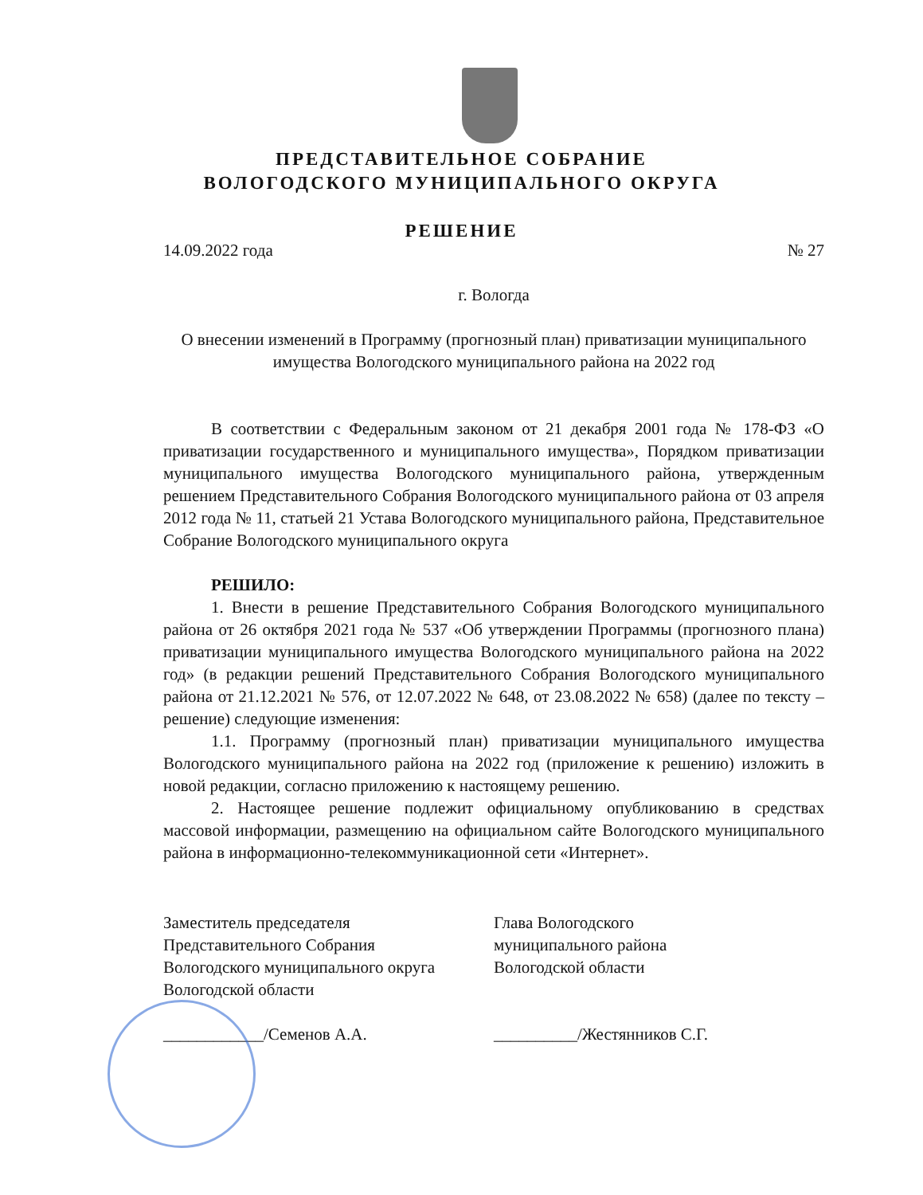ПРЕДСТАВИТЕЛЬНОЕ СОБРАНИЕ
ВОЛОГОДСКОГО МУНИЦИПАЛЬНОГО ОКРУГА
РЕШЕНИЕ
14.09.2022 года № 27
г. Вологда
О внесении изменений в Программу (прогнозный план) приватизации муниципального имущества Вологодского муниципального района на 2022 год
В соответствии с Федеральным законом от 21 декабря 2001 года № 178-ФЗ «О приватизации государственного и муниципального имущества», Порядком приватизации муниципального имущества Вологодского муниципального района, утвержденным решением Представительного Собрания Вологодского муниципального района от 03 апреля 2012 года № 11, статьей 21 Устава Вологодского муниципального района, Представительное Собрание Вологодского муниципального округа
РЕШИЛО:
1. Внести в решение Представительного Собрания Вологодского муниципального района от 26 октября 2021 года № 537 «Об утверждении Программы (прогнозного плана) приватизации муниципального имущества Вологодского муниципального района на 2022 год» (в редакции решений Представительного Собрания Вологодского муниципального района от 21.12.2021 № 576, от 12.07.2022 № 648, от 23.08.2022 № 658) (далее по тексту – решение) следующие изменения:
1.1. Программу (прогнозный план) приватизации муниципального имущества Вологодского муниципального района на 2022 год (приложение к решению) изложить в новой редакции, согласно приложению к настоящему решению.
2. Настоящее решение подлежит официальному опубликованию в средствах массовой информации, размещению на официальном сайте Вологодского муниципального района в информационно-телекоммуникационной сети «Интернет».
Заместитель председателя
Представительного Собрания
Вологодского муниципального округа
Вологодской области
____________/Семенов А.А.
Глава Вологодского
муниципального района
Вологодской области
__________/Жестянников С.Г.